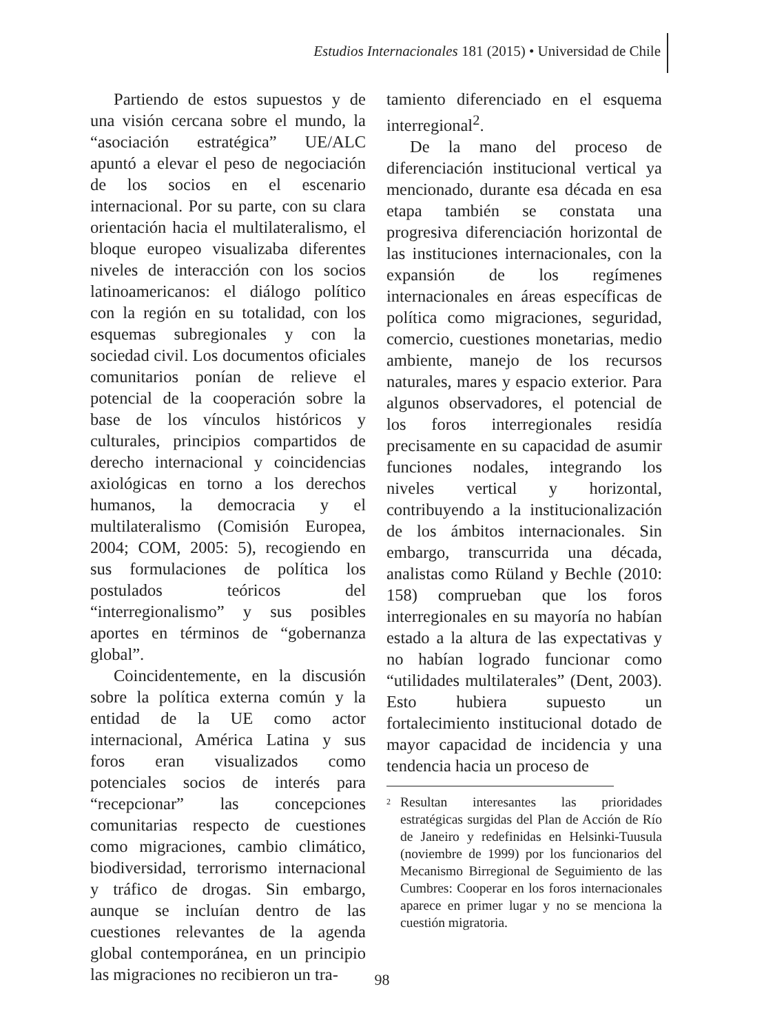Estudios Internacionales 181 (2015) • Universidad de Chile
Partiendo de estos supuestos y de una visión cercana sobre el mundo, la “asociación estratégica” UE/ALC apuntó a elevar el peso de negociación de los socios en el escenario internacional. Por su parte, con su clara orientación hacia el multilateralismo, el bloque europeo visualizaba diferentes niveles de interacción con los socios latinoamericanos: el diálogo político con la región en su totalidad, con los esquemas subregionales y con la sociedad civil. Los documentos oficiales comunitarios ponían de relieve el potencial de la cooperación sobre la base de los vínculos históricos y culturales, principios compartidos de derecho internacional y coincidencias axiológicas en torno a los derechos humanos, la democracia y el multilateralismo (Comisión Europea, 2004; COM, 2005: 5), recogiendo en sus formulaciones de política los postulados teóricos del “interregionalismo” y sus posibles aportes en términos de “gobernanza global”.
Coincidentemente, en la discusión sobre la política externa común y la entidad de la UE como actor internacional, América Latina y sus foros eran visualizados como potenciales socios de interés para “recepcionar” las concepciones comunitarias respecto de cuestiones como migraciones, cambio climático, biodiversidad, terrorismo internacional y tráfico de drogas. Sin embargo, aunque se incluían dentro de las cuestiones relevantes de la agenda global contemporánea, en un principio las migraciones no recibieron un tra-
tamiento diferenciado en el esquema interregional<sup>2</sup>.
De la mano del proceso de diferenciación institucional vertical ya mencionado, durante esa década en esa etapa también se constata una progresiva diferenciación horizontal de las instituciones internacionales, con la expansión de los regímenes internacionales en áreas específicas de política como migraciones, seguridad, comercio, cuestiones monetarias, medio ambiente, manejo de los recursos naturales, mares y espacio exterior. Para algunos observadores, el potencial de los foros interregionales residía precisamente en su capacidad de asumir funciones nodales, integrando los niveles vertical y horizontal, contribuyendo a la institucionalización de los ámbitos internacionales. Sin embargo, transcurrida una década, analistas como Rüland y Bechle (2010: 158) comprueban que los foros interregionales en su mayoría no habían estado a la altura de las expectativas y no habían logrado funcionar como “utilidades multilaterales” (Dent, 2003). Esto hubiera supuesto un fortalecimiento institucional dotado de mayor capacidad de incidencia y una tendencia hacia un proceso de
<sup>2</sup> Resultan interesantes las prioridades estratégicas surgidas del Plan de Acción de Río de Janeiro y redefinidas en Helsinki-Tuusula (noviembre de 1999) por los funcionarios del Mecanismo Birregional de Seguimiento de las Cumbres: Cooperar en los foros internacionales aparece en primer lugar y no se menciona la cuestión migratoria.
98